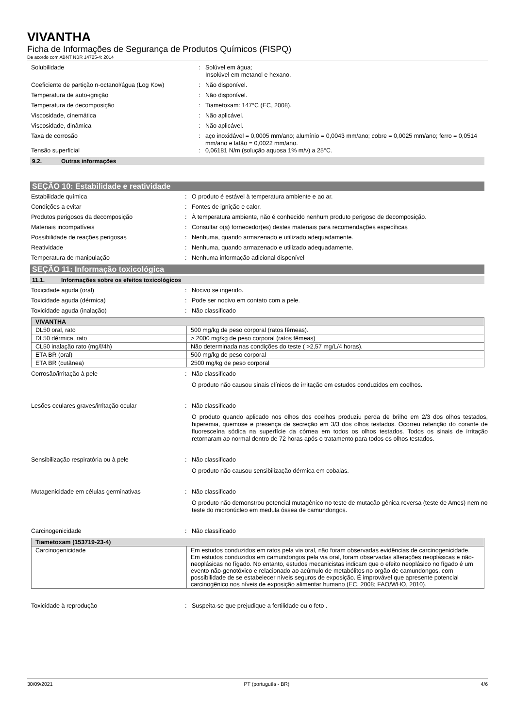VIVANTHA
Ficha de Informações de Segurança de Produtos Químicos (FISPQ)
De acordo com ABNT NBR 14725-4: 2014
Solubilidade : Solúvel em água;
Insolúvel em metanol e hexano.
Coeficiente de partição n-octanol/água (Log Kow)
: Não disponível.
Temperatura de auto-ignição : Não disponível.
Temperatura de decomposição : Tiametoxam: 147°C (EC, 2008).
Viscosidade, cinemática : Não aplicável.
Viscosidade, dinâmica : Não aplicável.
Taxa de corrosão : aço inoxidável = 0,0005 mm/ano; alumínio = 0,0043 mm/ano; cobre = 0,0025 mm/ano; ferro = 0,0514 mm/ano e latão = 0,0022 mm/ano.
Tensão superficial : 0,06181 N/m (solução aquosa 1% m/v) a 25°C.
9.2. Outras informações
SEÇÃO 10: Estabilidade e reatividade
Estabilidade química : O produto é estável à temperatura ambiente e ao ar.
Condições a evitar : Fontes de ignição e calor.
Produtos perigosos da decomposição : À temperatura ambiente, não é conhecido nenhum produto perigoso de decomposição.
Materiais incompatíveis : Consultar o(s) fornecedor(es) destes materiais para recomendações específicas
Possibilidade de reações perigosas : Nenhuma, quando armazenado e utilizado adequadamente.
Reatividade : Nenhuma, quando armazenado e utilizado adequadamente.
Temperatura de manipulação : Nenhuma informação adicional disponível
SEÇÃO 11: Informação toxicológica
11.1. Informações sobre os efeitos toxicológicos
Toxicidade aguda (oral) : Nocivo se ingerido.
Toxicidade aguda (dérmica) : Pode ser nocivo em contato com a pele.
Toxicidade aguda (inalação) : Não classificado
| VIVANTHA | |
| --- | --- |
| DL50 oral, rato | 500 mg/kg de peso corporal (ratos fêmeas). |
| DL50 dérmica, rato | > 2000 mg/kg de peso corporal (ratos fêmeas) |
| CL50 inalação rato (mg/l/4h) | Não determinada nas condições do teste ( >2,57 mg/L/4 horas). |
| ETA BR (oral) | 500 mg/kg de peso corporal |
| ETA BR (cutânea) | 2500 mg/kg de peso corporal |
Corrosão/irritação à pele : Não classificado
O produto não causou sinais clínicos de irritação em estudos conduzidos em coelhos.
Lesões oculares graves/irritação ocular : Não classificado
O produto quando aplicado nos olhos dos coelhos produziu perda de brilho em 2/3 dos olhos testados, hiperemia, quemose e presença de secreção em 3/3 dos olhos testados. Ocorreu retenção do corante de fluoresceína sódica na superfície da córnea em todos os olhos testados. Todos os sinais de irritação retornaram ao normal dentro de 72 horas após o tratamento para todos os olhos testados.
Sensibilização respiratória ou à pele : Não classificado
O produto não causou sensibilização dérmica em cobaias.
Mutagenicidade em células germinativas : Não classificado
O produto não demonstrou potencial mutagênico no teste de mutação gênica reversa (teste de Ames) nem no teste do micronúcleo em medula óssea de camundongos.
Carcinogenicidade : Não classificado
| Tiametoxam (153719-23-4) | |
| --- | --- |
| Carcinogenicidade | Em estudos conduzidos em ratos pela via oral, não foram observadas evidências de carcinogenicidade. Em estudos conduzidos em camundongos pela via oral, foram observadas alterações neoplásicas e não-neoplásicas no fígado. No entanto, estudos mecanicistas indicam que o efeito neoplásico no fígado é um evento não-genotóxico e relacionado ao acúmulo de metabólitos no orgão de camundongos, com possibilidade de se estabelecer níveis seguros de exposição. É improvável que apresente potencial carcinogênico nos níveis de exposição alimentar humano (EC, 2008; FAO/WHO, 2010). |
Toxicidade à reprodução : Suspeita-se que prejudique a fertilidade ou o feto .
30/09/2021 PT (português - BR) 4/6